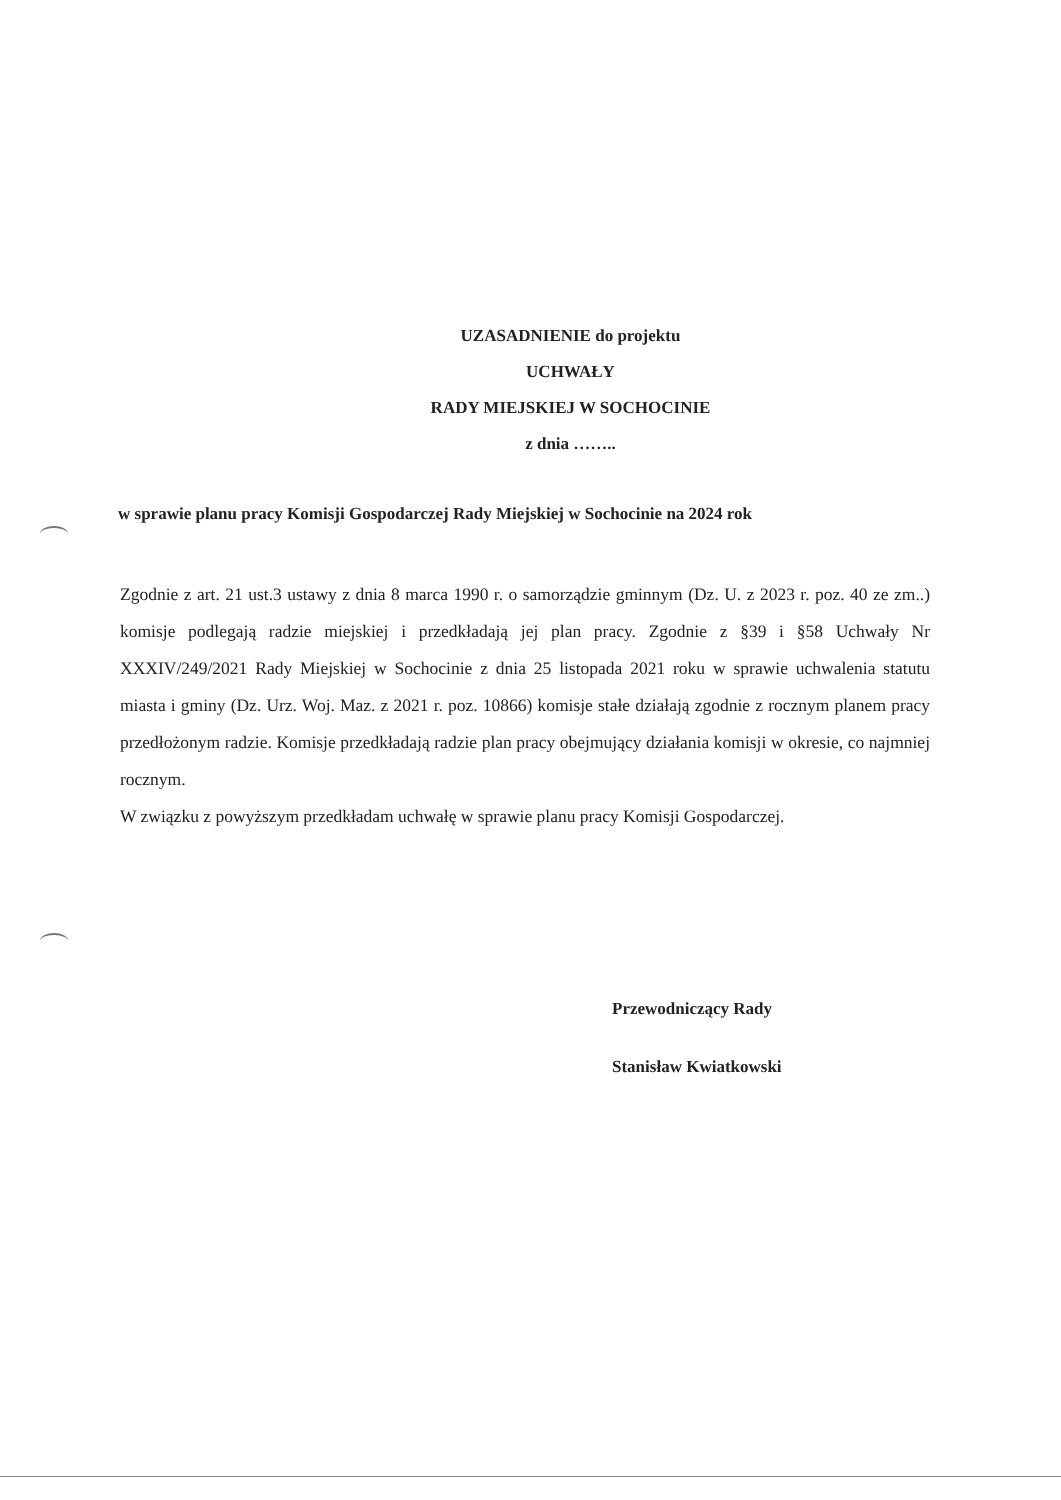UZASADNIENIE do projektu
UCHWAŁY
RADY MIEJSKIEJ W SOCHOCINIE
z dnia ……..
w sprawie planu pracy Komisji Gospodarczej Rady Miejskiej w Sochocinie na 2024 rok
Zgodnie z art. 21 ust.3 ustawy z dnia 8 marca 1990 r. o samorządzie gminnym (Dz. U. z 2023 r. poz. 40 ze zm..) komisje podlegają radzie miejskiej i przedkładają jej plan pracy. Zgodnie z §39 i §58 Uchwały Nr XXXIV/249/2021 Rady Miejskiej w Sochocinie z dnia 25 listopada 2021 roku w sprawie uchwalenia statutu miasta i gminy (Dz. Urz. Woj. Maz. z 2021 r. poz. 10866) komisje stałe działają zgodnie z rocznym planem pracy przedłożonym radzie. Komisje przedkładają radzie plan pracy obejmujący działania komisji w okresie, co najmniej rocznym.
W związku z powyższym przedkładam uchwałę w sprawie planu pracy Komisji Gospodarczej.
Przewodniczący Rady
Stanisław Kwiatkowski